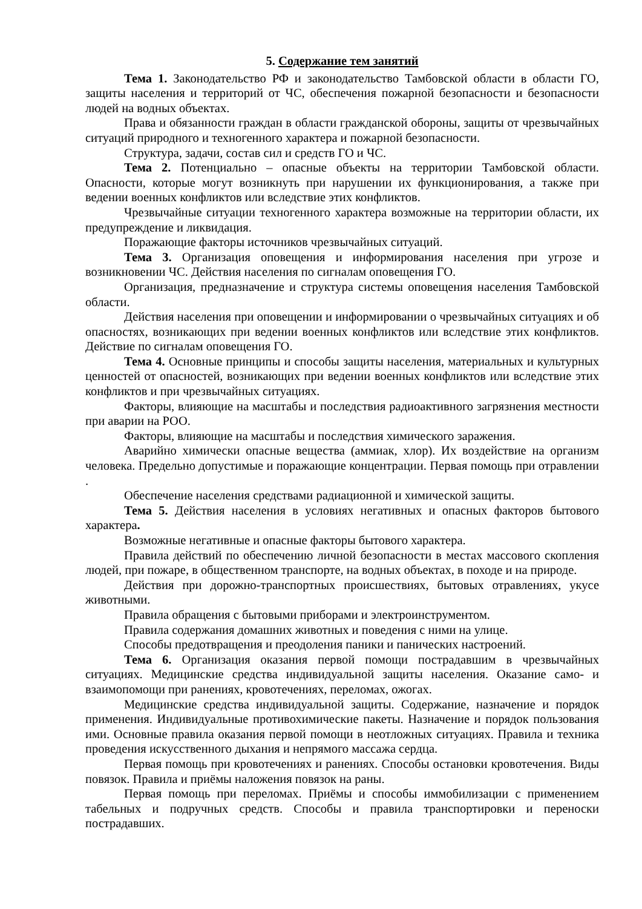5. Содержание тем занятий
Тема 1. Законодательство РФ и законодательство Тамбовской области в области ГО, защиты населения и территорий от ЧС, обеспечения пожарной безопасности и безопасности людей на водных объектах.
Права и обязанности граждан в области гражданской обороны, защиты от чрезвычайных ситуаций природного и техногенного характера и пожарной безопасности.
Структура, задачи, состав сил и средств ГО и ЧС.
Тема 2. Потенциально – опасные объекты на территории Тамбовской области. Опасности, которые могут возникнуть при нарушении их функционирования, а также при ведении военных конфликтов или вследствие этих конфликтов.
Чрезвычайные ситуации техногенного характера возможные на территории области, их предупреждение и ликвидация.
Поражающие факторы источников чрезвычайных ситуаций.
Тема 3. Организация оповещения и информирования населения при угрозе и возникновении ЧС. Действия населения по сигналам оповещения ГО.
Организация, предназначение и структура системы оповещения населения Тамбовской области.
Действия населения при оповещении и информировании о чрезвычайных ситуациях и об опасностях, возникающих при ведении военных конфликтов или вследствие этих конфликтов. Действие по сигналам оповещения ГО.
Тема 4. Основные принципы и способы защиты населения, материальных и культурных ценностей от опасностей, возникающих при ведении военных конфликтов или вследствие этих конфликтов и при чрезвычайных ситуациях.
Факторы, влияющие на масштабы и последствия радиоактивного загрязнения местности при аварии на РОО.
Факторы, влияющие на масштабы и последствия химического заражения.
Аварийно химически опасные вещества (аммиак, хлор). Их воздействие на организм человека. Предельно допустимые и поражающие концентрации. Первая помощь при отравлении .
Обеспечение населения средствами радиационной и химической защиты.
Тема 5. Действия населения в условиях негативных и опасных факторов бытового характера.
Возможные негативные и опасные факторы бытового характера.
Правила действий по обеспечению личной безопасности в местах массового скопления людей, при пожаре, в общественном транспорте, на водных объектах, в походе и на природе.
Действия при дорожно-транспортных происшествиях, бытовых отравлениях, укусе животными.
Правила обращения с бытовыми приборами и электроинструментом.
Правила содержания домашних животных и поведения с ними на улице.
Способы предотвращения и преодоления паники и панических настроений.
Тема 6. Организация оказания первой помощи пострадавшим в чрезвычайных ситуациях. Медицинские средства индивидуальной защиты населения. Оказание само- и взаимопомощи при ранениях, кровотечениях, переломах, ожогах.
Медицинские средства индивидуальной защиты. Содержание, назначение и порядок применения. Индивидуальные противохимические пакеты. Назначение и порядок пользования ими. Основные правила оказания первой помощи в неотложных ситуациях. Правила и техника проведения искусственного дыхания и непрямого массажа сердца.
Первая помощь при кровотечениях и ранениях. Способы остановки кровотечения. Виды повязок. Правила и приёмы наложения повязок на раны.
Первая помощь при переломах. Приёмы и способы иммобилизации с применением табельных и подручных средств. Способы и правила транспортировки и переноски пострадавших.